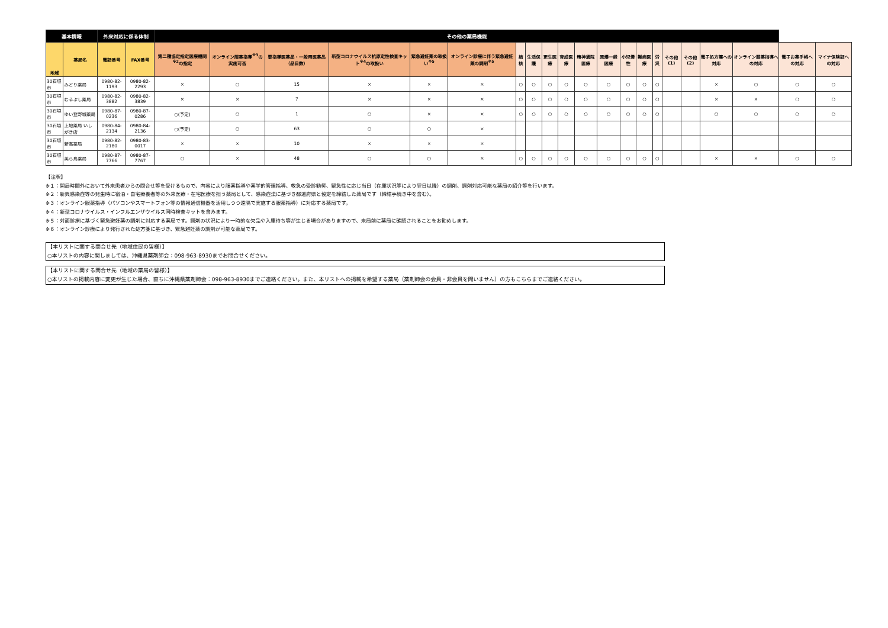| 基本情報 | | 外来対応に係る体制 | | その他の薬局機能 | | | | | | | | | | | | | | | | | | | | |
| --- | --- | --- | --- | --- | --- | --- | --- | --- | --- | --- | --- | --- | --- | --- | --- | --- | --- | --- | --- | --- | --- | --- | --- | --- |
| 地域 | 薬局名 | 電話番号 | FAX番号 | 第二種協定指定医療機関<sup>※2</sup>の指定 | オンライン服薬指導<sup>※3</sup>の実施可否 | 要指導医薬品・一般用医薬品（品目数） | 新型コロナウイルス抗原定性検査キット<sup>※4</sup>の取扱い | 緊急避妊薬の取扱い<sup>※5</sup> | オンライン診療に伴う緊急避妊薬の調剤<sup>※5</sup> | 結核 | 生活保護 | 更生医療 | 育成医療 | 精神通院医療 | 原爆一般医療 | 小児慢性 | 難病医療 | 労災 | その他(1) | その他(2) | 電子処方箋への対応 | オンライン服薬指導への対応 | 電子お薬手帳への対応 | マイナ保険証への対応 |
| 30石垣市 | みどり薬局 | 0980-82-1193 | 0980-82-2293 | × | ○ | 15 | × | × | × | ○ | ○ | ○ | ○ | ○ | ○ | ○ | ○ | ○ | | | × | ○ | ○ | ○ |
| 30石垣市 | むるぶし薬局 | 0980-82-3882 | 0980-82-3839 | × | × | 7 | × | × | × | ○ | ○ | ○ | ○ | ○ | ○ | ○ | ○ | ○ | | | × | × | ○ | ○ |
| 30石垣市 | ゆい登野城薬局 | 0980-87-0236 | 0980-87-0286 | ○(予定) | ○ | 1 | ○ | × | × | ○ | ○ | ○ | ○ | ○ | ○ | ○ | ○ | ○ | | | ○ | ○ | ○ | ○ |
| 30石垣市 | 上地薬局 いしがき店 | 0980-84-2134 | 0980-84-2136 | ○(予定) | ○ | 63 | ○ | ○ | × | | | | | | | | | | | | | | | |
| 30石垣市 | 新高薬局 | 0980-82-2180 | 0980-83-0017 | × | × | 10 | × | × | × | | | | | | | | | | | | | | | |
| 30石垣市 | 美ら島薬局 | 0980-87-7766 | 0980-87-7767 | ○ | × | 48 | ○ | ○ | × | ○ | ○ | ○ | ○ | ○ | ○ | ○ | ○ | ○ | | | × | × | ○ | ○ |
【注釈】
※１：開局時間外において外来患者からの問合せ等を受けるもので、内容により服薬指導や薬学的管理指導、救急の受診勧奨、緊急性に応じ当日（在庫状況等により翌日以降）の調剤、調剤対応可能な薬局の紹介等を行います。
※２：新興感染症等の発生時に宿泊・自宅療養者等の外来医療・在宅医療を担う薬局として、感染症法に基づき都道府県と協定を締結した薬局です（締結手続き中を含む）。
※３：オンライン服薬指導（パソコンやスマートフォン等の情報通信機器を活用しつつ遠隔で実施する服薬指導）に対応する薬局です。
※４：新型コロナウイルス・インフルエンザウイルス同時検査キットを含みます。
※５：対面診療に基づく緊急避妊薬の調剤に対応する薬局です。調剤の状況により一時的な欠品や入庫待ち等が生じる場合がありますので、来局前に薬局に確認されることをお勧めします。
※６：オンライン診療により発行された処方箋に基づき、緊急避妊薬の調剤が可能な薬局です。
【本リストに関する問合せ先（地域住民の皆様）】
○本リストの内容に関しましては、沖縄県薬剤師会：098-963-8930までお問合せください。
【本リストに関する問合せ先（地域の薬局の皆様）】
○本リストの掲載内容に変更が生じた場合、直ちに沖縄県薬剤師会：098-963-8930までご連絡ください。また、本リストへの掲載を希望する薬局（薬剤師会の会員・非会員を問いません）の方もこちらまでご連絡ください。